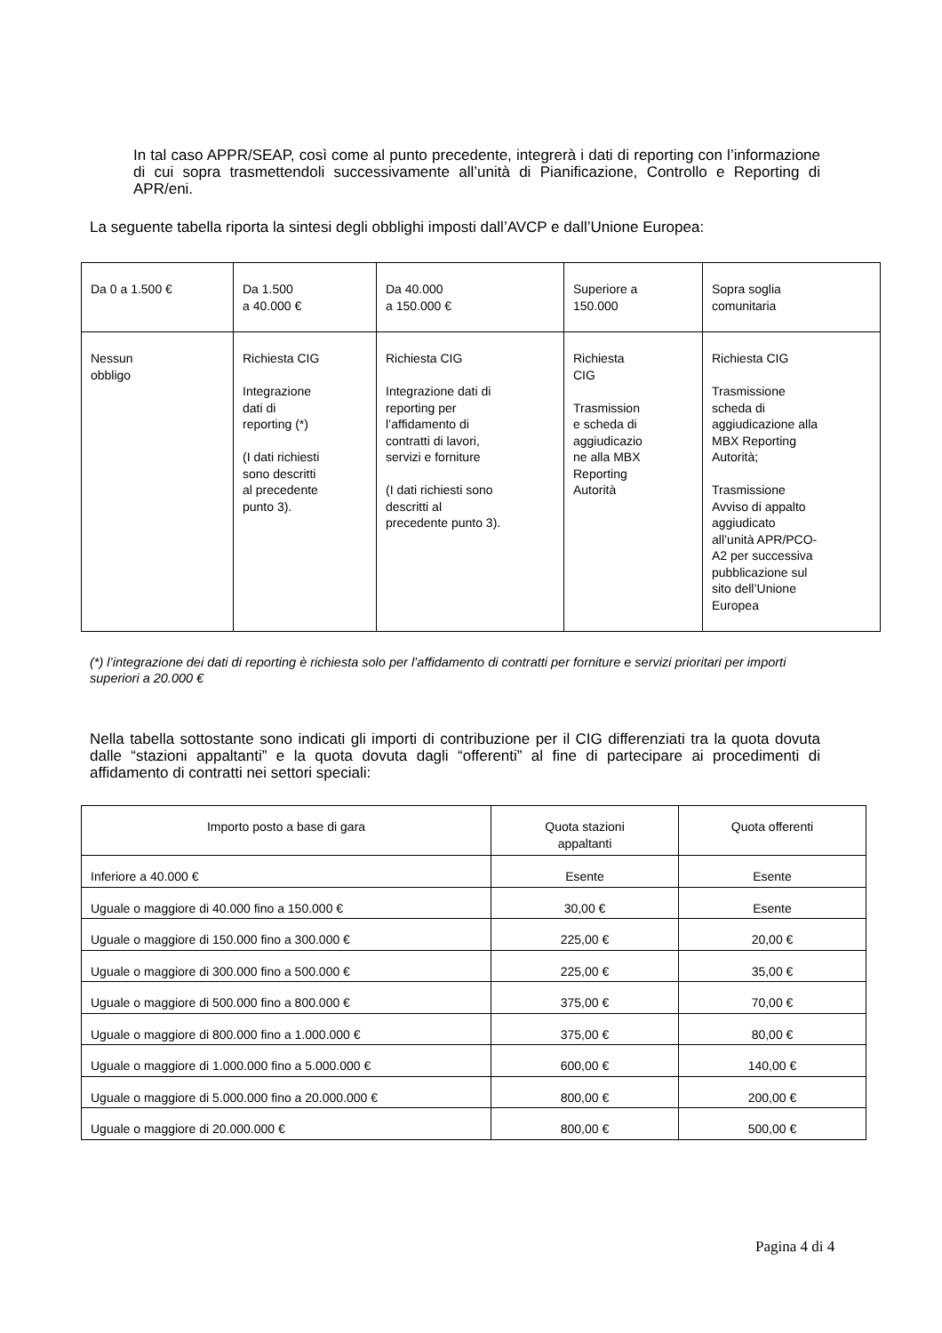In tal caso APPR/SEAP, così come al punto precedente, integrerà i dati di reporting con l’informazione di cui sopra trasmettendoli successivamente all’unità di Pianificazione, Controllo e Reporting di APR/eni.
La seguente tabella riporta la sintesi degli obblighi imposti dall’AVCP e dall’Unione Europea:
| Da 0 a 1.500 € | Da 1.500 a 40.000 € | Da 40.000 a 150.000 € | Superiore a 150.000 | Sopra soglia comunitaria |
| Nessun obbligo | Richiesta CIG Integrazione dati di reporting (*) (I dati richiesti sono descritti al precedente punto 3). | Richiesta CIG Integrazione dati di reporting per l’affidamento di contratti di lavori, servizi e forniture (I dati richiesti sono descritti al precedente punto 3). | Richiesta CIG Trasmission e scheda di aggiudicazio ne alla MBX Reporting Autorità | Richiesta CIG Trasmissione scheda di aggiudicazione alla MBX Reporting Autorità; Trasmissione Avviso di appalto aggiudicato all’unità APR/PCO- A2 per successiva pubblicazione sul sito dell’Unione Europea |
(*) l’integrazione dei dati di reporting è richiesta solo per l’affidamento di contratti per forniture e servizi prioritari per importi superiori a 20.000 €
Nella tabella sottostante sono indicati gli importi di contribuzione per il CIG differenziati tra la quota dovuta dalle “stazioni appaltanti” e la quota dovuta dagli “offerenti” al fine di partecipare ai procedimenti di affidamento di contratti nei settori speciali:
| Importo posto a base di gara | Quota stazioni appaltanti | Quota offerenti |
| Inferiore a 40.000 € | Esente | Esente |
| Uguale o maggiore di 40.000 fino a 150.000 € | 30,00 € | Esente |
| Uguale o maggiore di 150.000 fino a 300.000 € | 225,00 € | 20,00 € |
| Uguale o maggiore di 300.000 fino a 500.000 € | 225,00 € | 35,00 € |
| Uguale o maggiore di 500.000 fino a 800.000 € | 375,00 € | 70,00 € |
| Uguale o maggiore di 800.000 fino a 1.000.000 € | 375,00 € | 80,00 € |
| Uguale o maggiore di 1.000.000 fino a 5.000.000 € | 600,00 € | 140,00 € |
| Uguale o maggiore di 5.000.000 fino a 20.000.000 € | 800,00 € | 200,00 € |
| Uguale o maggiore di 20.000.000 € | 800,00 € | 500,00 € |
Pagina 4 di 4